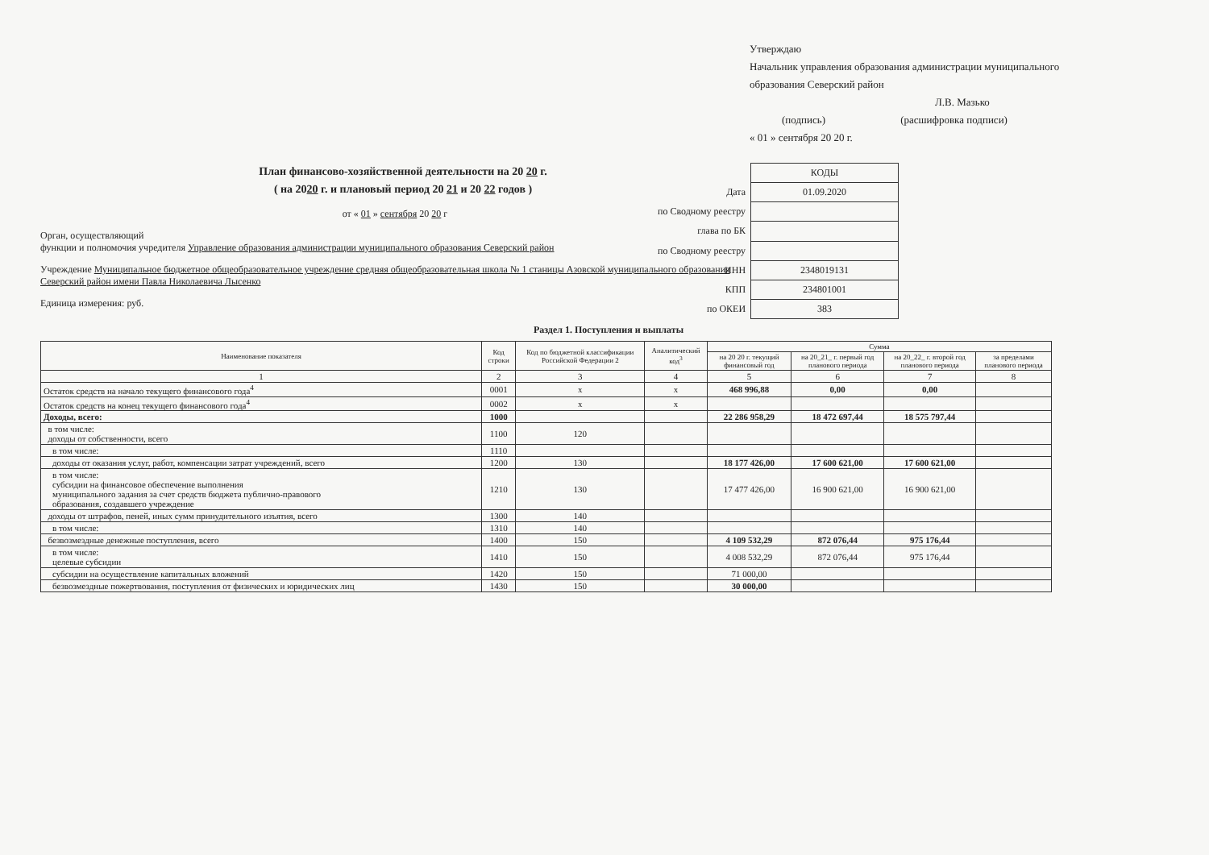Утверждаю
Начальник управления образования администрации муниципального образования Северский район
Л.В. Мазько
(подпись) (расшифровка подписи)
« 01 » сентября 20 20 г.
План финансово-хозяйственной деятельности на 20 20 г.
( на 2020 г. и плановый период 20 21 и 20 22 годов )
от « 01 » сентября 20 20 г
Орган, осуществляющий
функции и полномочия учредителя Управление образования администрации муниципального образования Северский район
Учреждение Муниципальное бюджетное общеобразовательное учреждение средняя общеобразовательная школа № 1 станицы Азовской муниципального образования Северский район имени Павла Николаевича Лысенко
Единица измерения: руб.
| | КОДЫ |
| Дата | 01.09.2020 |
| по Сводному реестру | |
| глава по БК | |
| по Сводному реестру | |
| ИНН | 2348019131 |
| КПП | 234801001 |
| по ОКЕИ | 383 |
Раздел 1. Поступления и выплаты
| Наименование показателя | Код строки | Код по бюджетной классификации Российской Федерации 2 | Аналитический код<sup>3</sup> | Сумма | | | |
| --- | --- | --- | --- | --- | --- | --- | --- |
| | | | | на 20 20 г. текущий финансовый год | на 20_21_ г. первый год планового периода | на 20_22_ г. второй год планового периода | за пределами планового периода |
| 1 | 2 | 3 | 4 | 5 | 6 | 7 | 8 |
| Остаток средств на начало текущего финансового года<sup>4</sup> | 0001 | x | x | 468 996,88 | 0,00 | 0,00 | |
| Остаток средств на конец текущего финансового года<sup>4</sup> | 0002 | x | x | | | | |
| Доходы, всего: | 1000 | | | 22 286 958,29 | 18 472 697,44 | 18 575 797,44 | |
| в том числе: доходы от собственности, всего | 1100 | 120 | | | | | |
| в том числе: | 1110 | | | | | | |
| доходы от оказания услуг, работ, компенсации затрат учреждений, всего | 1200 | 130 | | 18 177 426,00 | 17 600 621,00 | 17 600 621,00 | |
| в том числе: субсидии на финансовое обеспечение выполнения муниципального задания за счет средств бюджета публично-правового образования, создавшего учреждение | 1210 | 130 | | 17 477 426,00 | 16 900 621,00 | 16 900 621,00 | |
| доходы от штрафов, пеней, иных сумм принудительного изъятия, всего | 1300 | 140 | | | | | |
| в том числе: | 1310 | 140 | | | | | |
| безвозмездные денежные поступления, всего | 1400 | 150 | | 4 109 532,29 | 872 076,44 | 975 176,44 | |
| в том числе: целевые субсидии | 1410 | 150 | | 4 008 532,29 | 872 076,44 | 975 176,44 | |
| субсидии на осуществление капитальных вложений | 1420 | 150 | | 71 000,00 | | | |
| безвозмездные пожертвования, поступления от физических и юридических лиц | 1430 | 150 | | 30 000,00 | | | |